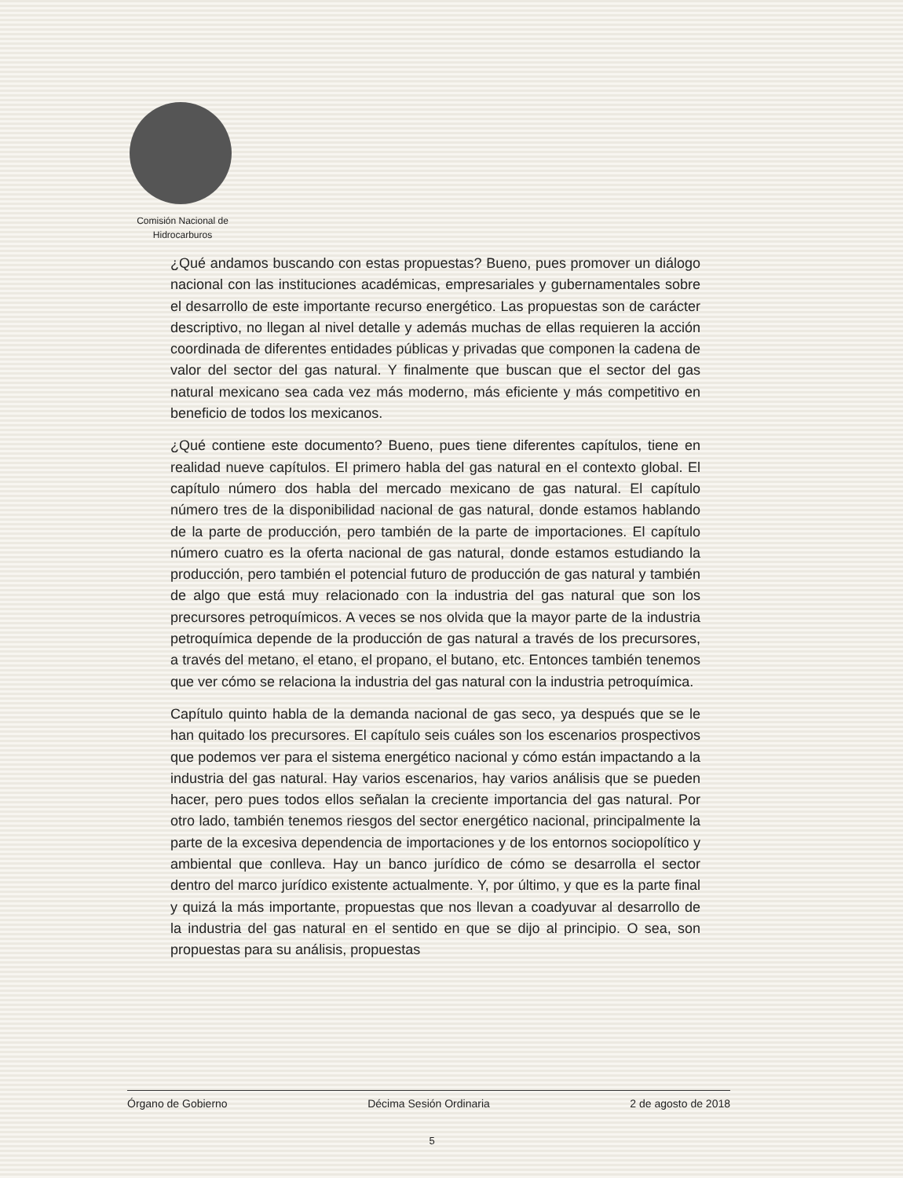Comisión Nacional de
Hidrocarburos
¿Qué andamos buscando con estas propuestas? Bueno, pues promover un diálogo nacional con las instituciones académicas, empresariales y gubernamentales sobre el desarrollo de este importante recurso energético. Las propuestas son de carácter descriptivo, no llegan al nivel detalle y además muchas de ellas requieren la acción coordinada de diferentes entidades públicas y privadas que componen la cadena de valor del sector del gas natural. Y finalmente que buscan que el sector del gas natural mexicano sea cada vez más moderno, más eficiente y más competitivo en beneficio de todos los mexicanos.
¿Qué contiene este documento? Bueno, pues tiene diferentes capítulos, tiene en realidad nueve capítulos. El primero habla del gas natural en el contexto global. El capítulo número dos habla del mercado mexicano de gas natural. El capítulo número tres de la disponibilidad nacional de gas natural, donde estamos hablando de la parte de producción, pero también de la parte de importaciones. El capítulo número cuatro es la oferta nacional de gas natural, donde estamos estudiando la producción, pero también el potencial futuro de producción de gas natural y también de algo que está muy relacionado con la industria del gas natural que son los precursores petroquímicos. A veces se nos olvida que la mayor parte de la industria petroquímica depende de la producción de gas natural a través de los precursores, a través del metano, el etano, el propano, el butano, etc. Entonces también tenemos que ver cómo se relaciona la industria del gas natural con la industria petroquímica.
Capítulo quinto habla de la demanda nacional de gas seco, ya después que se le han quitado los precursores. El capítulo seis cuáles son los escenarios prospectivos que podemos ver para el sistema energético nacional y cómo están impactando a la industria del gas natural. Hay varios escenarios, hay varios análisis que se pueden hacer, pero pues todos ellos señalan la creciente importancia del gas natural. Por otro lado, también tenemos riesgos del sector energético nacional, principalmente la parte de la excesiva dependencia de importaciones y de los entornos sociopolítico y ambiental que conlleva. Hay un banco jurídico de cómo se desarrolla el sector dentro del marco jurídico existente actualmente. Y, por último, y que es la parte final y quizá la más importante, propuestas que nos llevan a coadyuvar al desarrollo de la industria del gas natural en el sentido en que se dijo al principio. O sea, son propuestas para su análisis, propuestas
Órgano de Gobierno Décima Sesión Ordinaria 2 de agosto de 2018
5